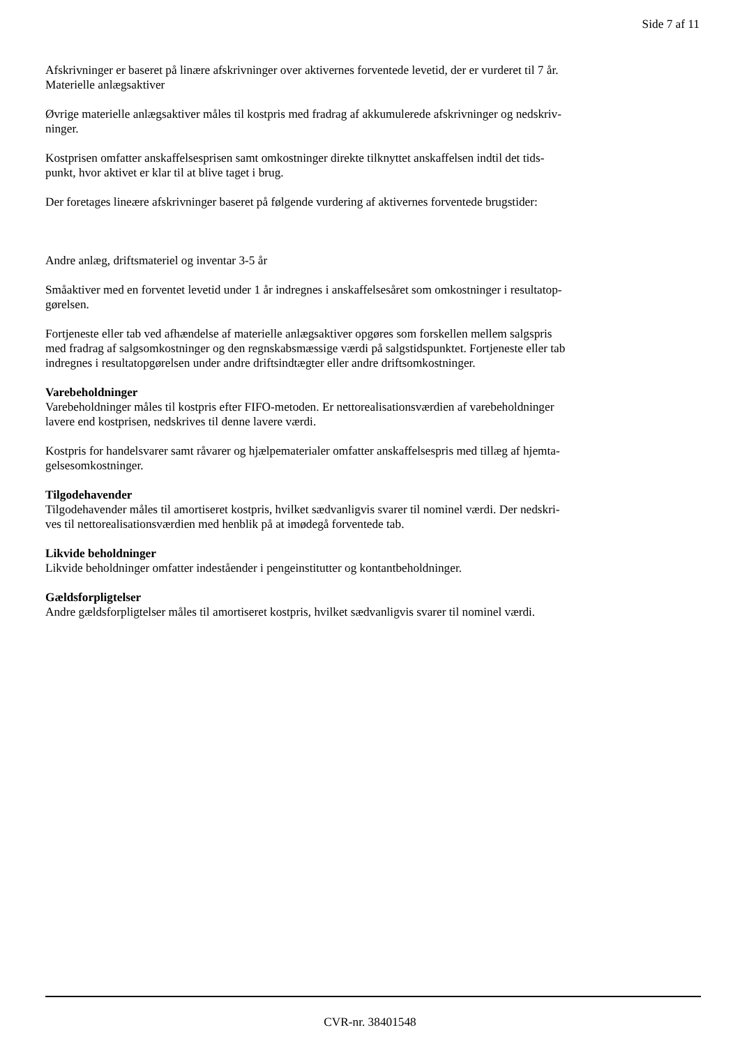Side 7 af 11
Afskrivninger er baseret på linære afskrivninger over aktivernes forventede levetid, der er vurderet til 7 år.
Materielle anlægsaktiver
Øvrige materielle anlægsaktiver måles til kostpris med fradrag af akkumulerede afskrivninger og nedskriv-
ninger.
Kostprisen omfatter anskaffelsesprisen samt omkostninger direkte tilknyttet anskaffelsen indtil det tids-
punkt, hvor aktivet er klar til at blive taget i brug.
Der foretages lineære afskrivninger baseret på følgende vurdering af aktivernes forventede brugstider:
Andre anlæg, driftsmateriel og inventar 3-5 år
Småaktiver med en forventet levetid under 1 år indregnes i anskaffelsesåret som omkostninger i resultatop-
gørelsen.
Fortjeneste eller tab ved afhændelse af materielle anlægsaktiver opgøres som forskellen mellem salgspris
med fradrag af salgsomkostninger og den regnskabsmæssige værdi på salgstidspunktet. Fortjeneste eller tab
indregnes i resultatopgørelsen under andre driftsindtægter eller andre driftsomkostninger.
Varebeholdninger
Varebeholdninger måles til kostpris efter FIFO-metoden. Er nettorealisationsværdien af varebeholdninger
lavere end kostprisen, nedskrives til denne lavere værdi.
Kostpris for handelsvarer samt råvarer og hjælpematerialer omfatter anskaffelsespris med tillæg af hjemta-
gelsesomkostninger.
Tilgodehavender
Tilgodehavender måles til amortiseret kostpris, hvilket sædvanligvis svarer til nominel værdi. Der nedskri-
ves til nettorealisationsværdien med henblik på at imødegå forventede tab.
Likvide beholdninger
Likvide beholdninger omfatter indeståender i pengeinstitutter og kontantbeholdninger.
Gældsforpligtelser
Andre gældsforpligtelser måles til amortiseret kostpris, hvilket sædvanligvis svarer til nominel værdi.
CVR-nr. 38401548